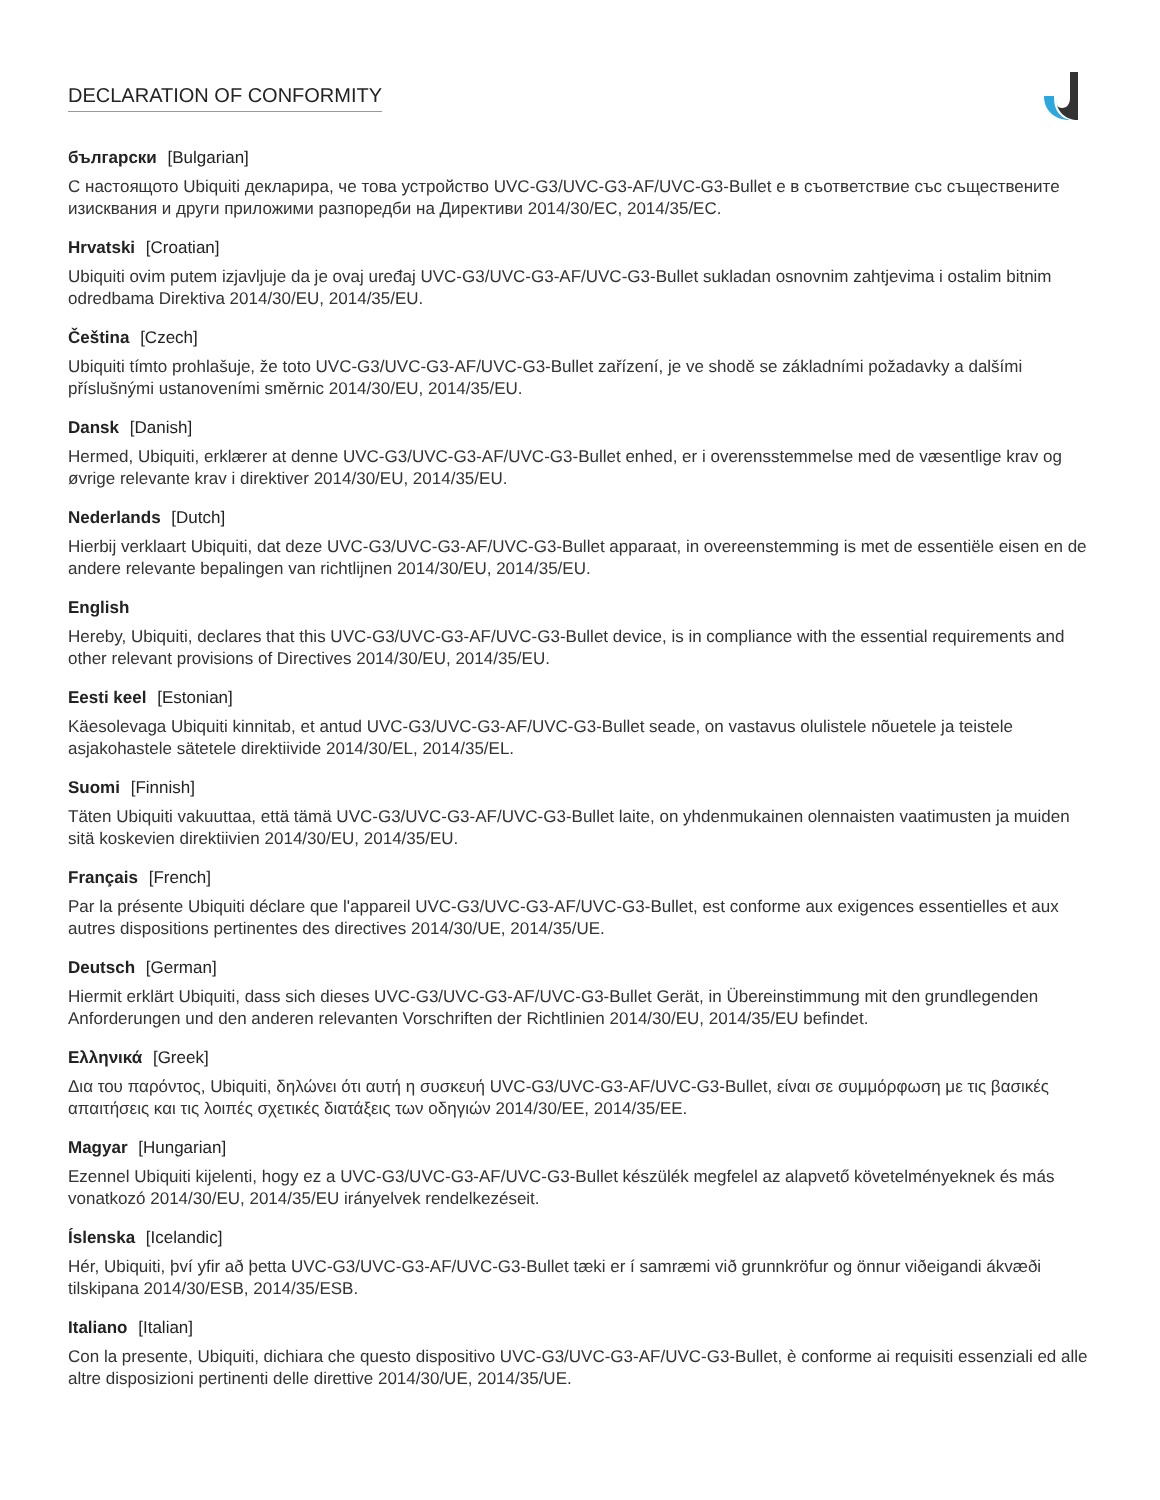DECLARATION OF CONFORMITY
български [Bulgarian]
С настоящото Ubiquiti декларира, че това устройство UVC-G3/UVC-G3-AF/UVC-G3-Bullet е в съответствие със съществените изисквания и други приложими разпоредби на Директиви 2014/30/ЕС, 2014/35/ЕС.
Hrvatski [Croatian]
Ubiquiti ovim putem izjavljuje da je ovaj uređaj UVC-G3/UVC-G3-AF/UVC-G3-Bullet sukladan osnovnim zahtjevima i ostalim bitnim odredbama Direktiva 2014/30/EU, 2014/35/EU.
Čeština [Czech]
Ubiquiti tímto prohlašuje, že toto UVC-G3/UVC-G3-AF/UVC-G3-Bullet zařízení, je ve shodě se základními požadavky a dalšími příslušnými ustanoveními směrnic 2014/30/EU, 2014/35/EU.
Dansk [Danish]
Hermed, Ubiquiti, erklærer at denne UVC-G3/UVC-G3-AF/UVC-G3-Bullet enhed, er i overensstemmelse med de væsentlige krav og øvrige relevante krav i direktiver 2014/30/EU, 2014/35/EU.
Nederlands [Dutch]
Hierbij verklaart Ubiquiti, dat deze UVC-G3/UVC-G3-AF/UVC-G3-Bullet apparaat, in overeenstemming is met de essentiële eisen en de andere relevante bepalingen van richtlijnen 2014/30/EU, 2014/35/EU.
English
Hereby, Ubiquiti, declares that this UVC-G3/UVC-G3-AF/UVC-G3-Bullet device, is in compliance with the essential requirements and other relevant provisions of Directives 2014/30/EU, 2014/35/EU.
Eesti keel [Estonian]
Käesolevaga Ubiquiti kinnitab, et antud UVC-G3/UVC-G3-AF/UVC-G3-Bullet seade, on vastavus olulistele nõuetele ja teistele asjakohastele sätetele direktiivide 2014/30/EL, 2014/35/EL.
Suomi [Finnish]
Täten Ubiquiti vakuuttaa, että tämä UVC-G3/UVC-G3-AF/UVC-G3-Bullet laite, on yhdenmukainen olennaisten vaatimusten ja muiden sitä koskevien direktiivien 2014/30/EU, 2014/35/EU.
Français [French]
Par la présente Ubiquiti déclare que l'appareil UVC-G3/UVC-G3-AF/UVC-G3-Bullet, est conforme aux exigences essentielles et aux autres dispositions pertinentes des directives 2014/30/UE, 2014/35/UE.
Deutsch [German]
Hiermit erklärt Ubiquiti, dass sich dieses UVC-G3/UVC-G3-AF/UVC-G3-Bullet Gerät, in Übereinstimmung mit den grundlegenden Anforderungen und den anderen relevanten Vorschriften der Richtlinien 2014/30/EU, 2014/35/EU befindet.
Ελληνικά [Greek]
Δια του παρόντος, Ubiquiti, δηλώνει ότι αυτή η συσκευή UVC-G3/UVC-G3-AF/UVC-G3-Bullet, είναι σε συμμόρφωση με τις βασικές απαιτήσεις και τις λοιπές σχετικές διατάξεις των οδηγιών 2014/30/EE, 2014/35/EE.
Magyar [Hungarian]
Ezennel Ubiquiti kijelenti, hogy ez a UVC-G3/UVC-G3-AF/UVC-G3-Bullet készülék megfelel az alapvető követelményeknek és más vonatkozó 2014/30/EU, 2014/35/EU irányelvek rendelkezéseit.
Íslenska [Icelandic]
Hér, Ubiquiti, því yfir að þetta UVC-G3/UVC-G3-AF/UVC-G3-Bullet tæki er í samræmi við grunnkröfur og önnur viðeigandi ákvæði tilskipana 2014/30/ESB, 2014/35/ESB.
Italiano [Italian]
Con la presente, Ubiquiti, dichiara che questo dispositivo UVC-G3/UVC-G3-AF/UVC-G3-Bullet, è conforme ai requisiti essenziali ed alle altre disposizioni pertinenti delle direttive 2014/30/UE, 2014/35/UE.